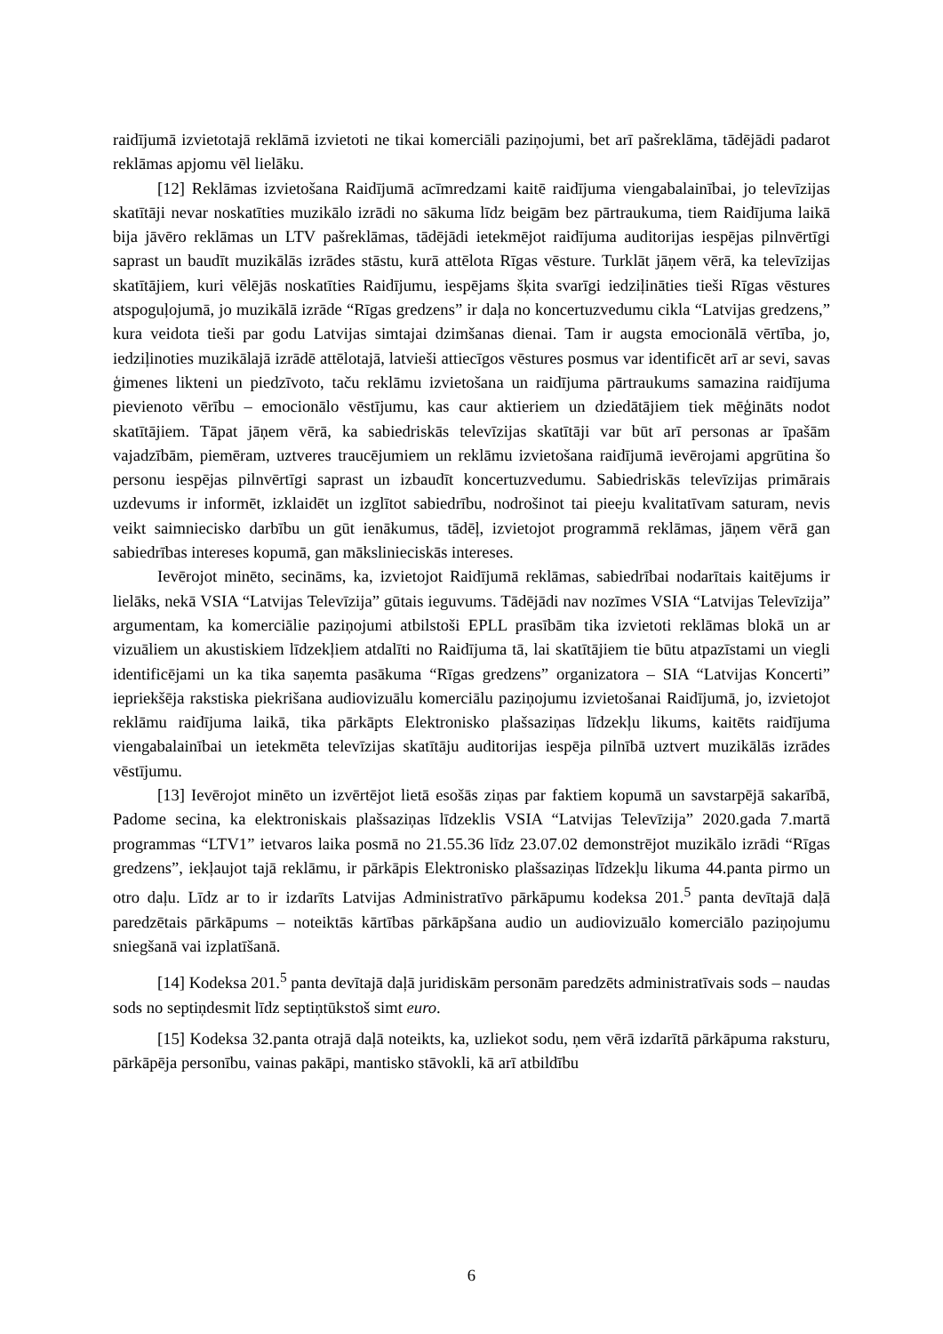raidījumā izvietotajā reklāmā izvietoti ne tikai komerciāli paziņojumi, bet arī pašreklāma, tādējādi padarot reklāmas apjomu vēl lielāku.
[12] Reklāmas izvietošana Raidījumā acīmredzami kaitē raidījuma viengabalainībai, jo televīzijas skatītāji nevar noskatīties muzikālo izrādi no sākuma līdz beigām bez pārtraukuma, tiem Raidījuma laikā bija jāvēro reklāmas un LTV pašreklāmas, tādējādi ietekmējot raidījuma auditorijas iespējas pilnvērtīgi saprast un baudīt muzikālās izrādes stāstu, kurā attēlota Rīgas vēsture. Turklāt jāņem vērā, ka televīzijas skatītājiem, kuri vēlējās noskatīties Raidījumu, iespējams šķita svarīgi iedziļināties tieši Rīgas vēstures atspoguļojumā, jo muzikālā izrāde “Rīgas gredzens” ir daļa no koncertuzvedumu cikla “Latvijas gredzens,” kura veidota tieši par godu Latvijas simtajai dzimšanas dienai. Tam ir augsta emocionālā vērtība, jo, iedziļinoties muzikālajā izrādē attēlotajā, latvieši attiecīgos vēstures posmus var identificēt arī ar sevi, savas ģimenes likteni un piedzīvoto, taču reklāmu izvietošana un raidījuma pārtraukums samazina raidījuma pievienoto vērību – emocionālo vēstījumu, kas caur aktieriem un dziedātājiem tiek mēģināts nodot skatītājiem. Tāpat jāņem vērā, ka sabiedriskās televīzijas skatītāji var būt arī personas ar īpašām vajadzībām, piemēram, uztveres traucējumiem un reklāmu izvietošana raidījumā ievērojami apgrūtina šo personu iespējas pilnvērtīgi saprast un izbaudīt koncertuzvedumu. Sabiedriskās televīzijas primārais uzdevums ir informēt, izklaidēt un izglītot sabiedrību, nodrošinot tai pieeju kvalitatīvam saturam, nevis veikt saimniecisko darbību un gūt ienākumus, tādēļ, izvietojot programmā reklāmas, jāņem vērā gan sabiedrības intereses kopumā, gan mākslinieciskās intereses.
Ievērojot minēto, secināms, ka, izvietojot Raidījumā reklāmas, sabiedrībai nodarītais kaitējums ir lielāks, nekā VSIA “Latvijas Televīzija” gūtais ieguvums. Tādējādi nav nozīmes VSIA “Latvijas Televīzija” argumentam, ka komerciālie paziņojumi atbilstoši EPLL prasībām tika izvietoti reklāmas blokā un ar vizuāliem un akustiskiem līdzekļiem atdalīti no Raidījuma tā, lai skatītājiem tie būtu atpazīstami un viegli identificējami un ka tika saņemta pasākuma “Rīgas gredzens” organizatora – SIA “Latvijas Koncerti” iepriekšēja rakstiska piekrišana audiovizuālu komerciālu paziņojumu izvietošanai Raidījumā, jo, izvietojot reklāmu raidījuma laikā, tika pārkāpts Elektronisko plašsaziņas līdzekļu likums, kaitēts raidījuma viengabalainībai un ietekmēta televīzijas skatītāju auditorijas iespēja pilnībā uztvert muzikālās izrādes vēstījumu.
[13] Ievērojot minēto un izvērtējot lietā esošās ziņas par faktiem kopumā un savstarpējā sakarībā, Padome secina, ka elektroniskais plašsaziņas līdzeklis VSIA “Latvijas Televīzija” 2020.gada 7.martā programmas “LTV1” ietvaros laika posmā no 21.55.36 līdz 23.07.02 demonstrējot muzikālo izrādi “Rīgas gredzens”, iekļaujot tajā reklāmu, ir pārkāpis Elektronisko plašsaziņas līdzekļu likuma 44.panta pirmo un otro daļu. Līdz ar to ir izdarīts Latvijas Administratīvo pārkāpumu kodeksa 201.<sup>5</sup> panta devītajā daļā paredzētais pārkāpums – noteiktās kārtības pārkāpšana audio un audiovizuālo komerciālo paziņojumu sniegšanā vai izplatīšanā.
[14] Kodeksa 201.<sup>5</sup> panta devītajā daļā juridiskām personām paredzēts administratīvais sods – naudas sods no septiņdesmit līdz septiņtūkstoš simt euro.
[15] Kodeksa 32.panta otrajā daļā noteikts, ka, uzliekot sodu, ņem vērā izdarītā pārkāpuma raksturu, pārkāpēja personību, vainas pakāpi, mantisko stāvokli, kā arī atbildību
6